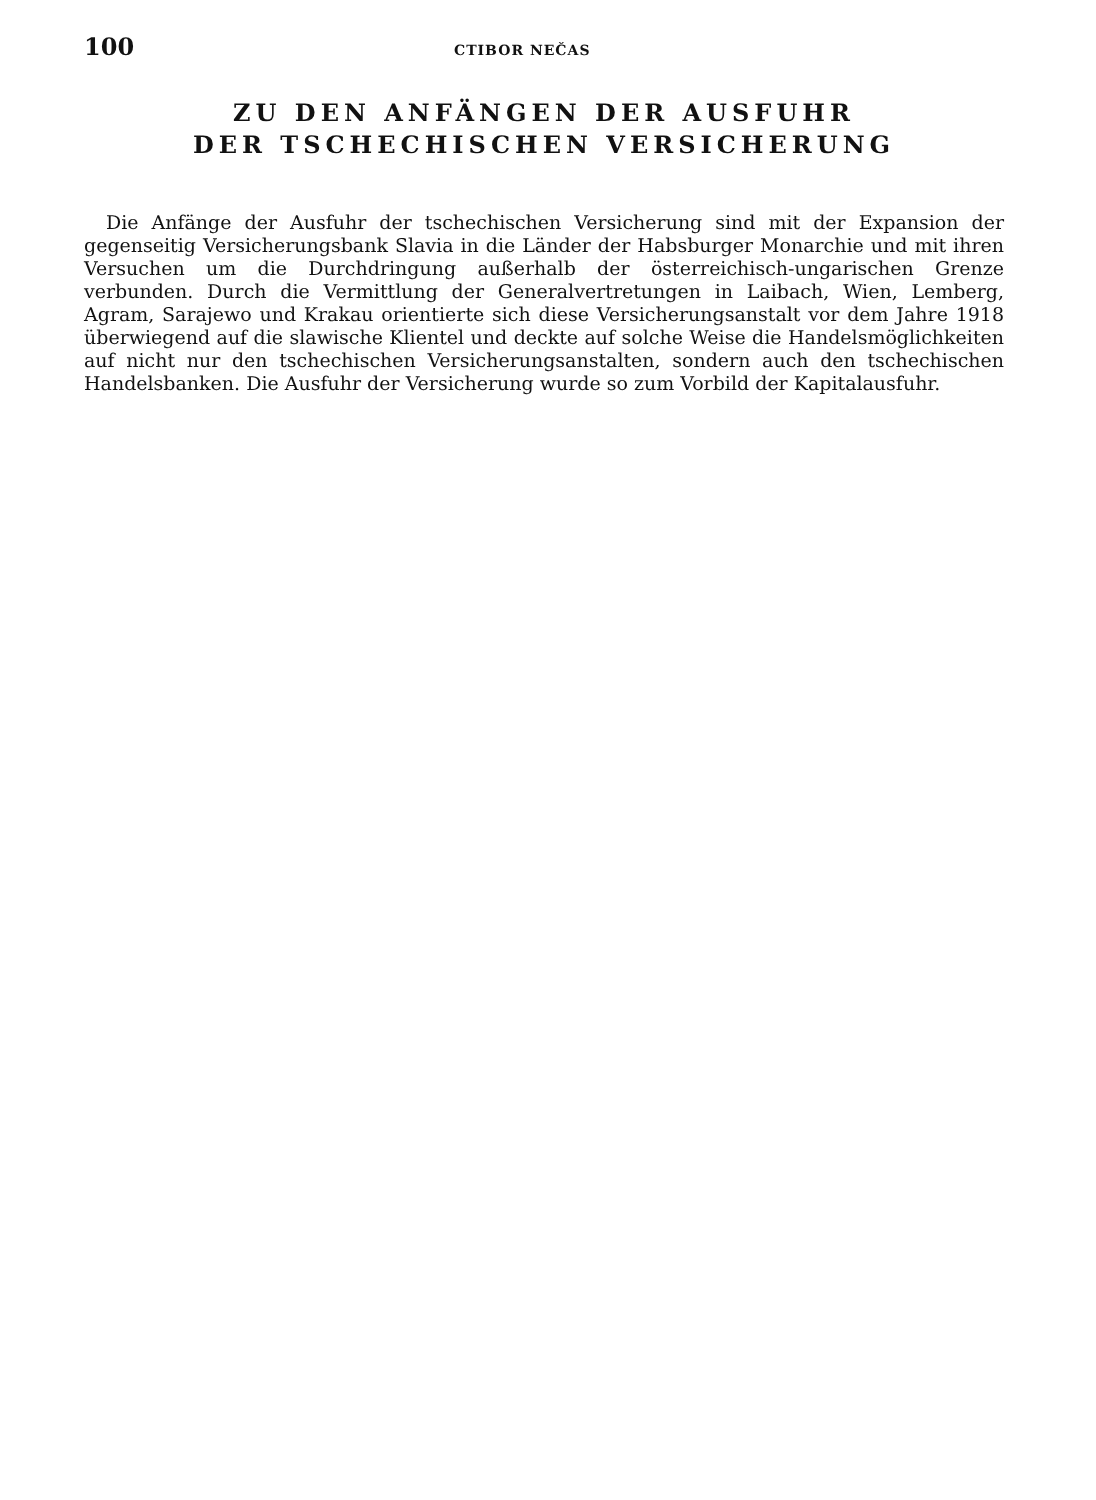100 CTIBOR NEČAS
ZU DEN ANFÄNGEN DER AUSFUHR
DER TSCHECHISCHEN VERSICHERUNG
Die Anfänge der Ausfuhr der tschechischen Versicherung sind mit der Expansion der gegenseitig Versicherungsbank Slavia in die Länder der Habsburger Monarchie und mit ihren Versuchen um die Durchdringung außerhalb der österreichisch-ungarischen Grenze verbunden. Durch die Vermittlung der Generalvertretungen in Laibach, Wien, Lemberg, Agram, Sarajewo und Krakau orientierte sich diese Versicherungsanstalt vor dem Jahre 1918 überwiegend auf die slawische Klientel und deckte auf solche Weise die Handelsmöglichkeiten auf nicht nur den tschechischen Versicherungsanstalten, sondern auch den tschechischen Handelsbanken. Die Ausfuhr der Versicherung wurde so zum Vorbild der Kapitalausfuhr.